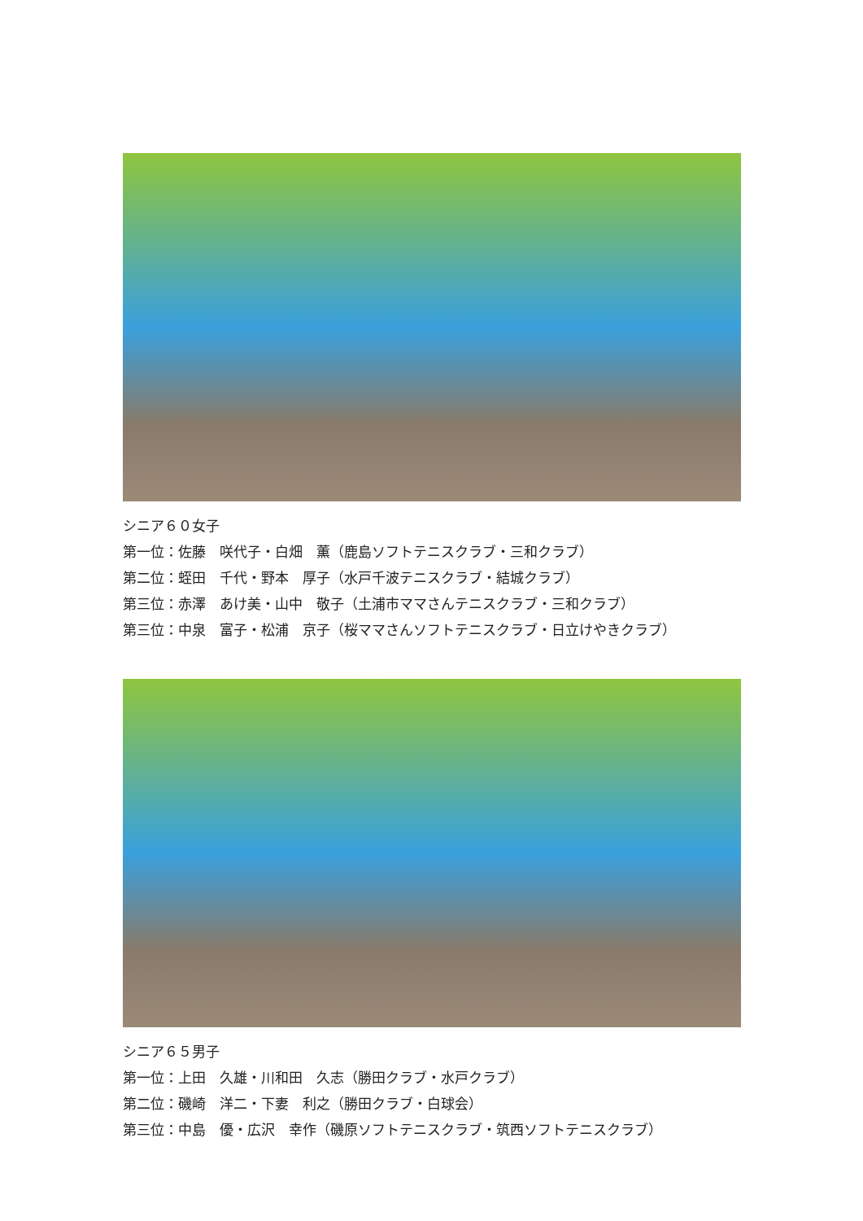シニア６０女子
第一位：佐藤　咲代子・白畑　薫（鹿島ソフトテニスクラブ・三和クラブ）
第二位：蛭田　千代・野本　厚子（水戸千波テニスクラブ・結城クラブ）
第三位：赤澤　あけ美・山中　敬子（土浦市ママさんテニスクラブ・三和クラブ）
第三位：中泉　富子・松浦　京子（桜ママさんソフトテニスクラブ・日立けやきクラブ）
シニア６５男子
第一位：上田　久雄・川和田　久志（勝田クラブ・水戸クラブ）
第二位：磯崎　洋二・下妻　利之（勝田クラブ・白球会）
第三位：中島　優・広沢　幸作（磯原ソフトテニスクラブ・筑西ソフトテニスクラブ）